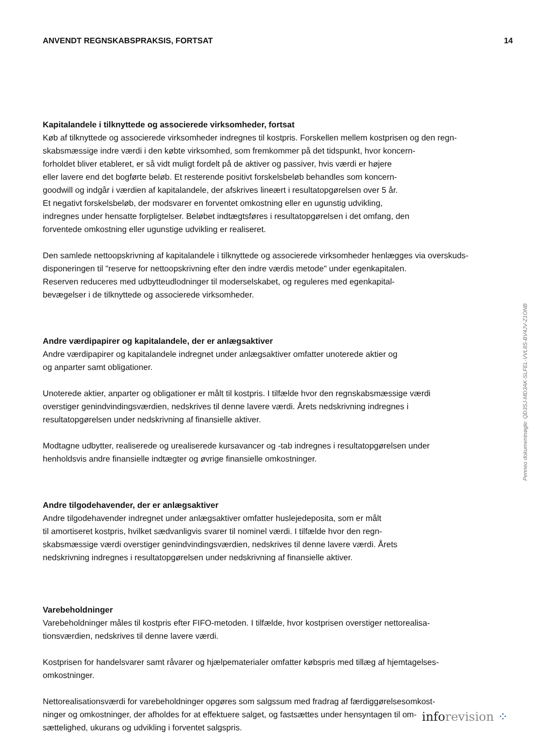ANVENDT REGNSKABSPRAKSIS, FORTSAT 14
Kapitalandele i tilknyttede og associerede virksomheder, fortsat
Køb af tilknyttede og associerede virksomheder indregnes til kostpris. Forskellen mellem kostprisen og den regn-
skabsmæssige indre værdi i den købte virksomhed, som fremkommer på det tidspunkt, hvor koncern-
forholdet bliver etableret, er så vidt muligt fordelt på de aktiver og passiver, hvis værdi er højere
eller lavere end det bogførte beløb. Et resterende positivt forskelsbeløb behandles som koncern-
goodwill og indgår i værdien af kapitalandele, der afskrives lineært i resultatopgørelsen over 5 år.
Et negativt forskelsbeløb, der modsvarer en forventet omkostning eller en ugunstig udvikling,
indregnes under hensatte forpligtelser. Beløbet indtægtsføres i resultatopgørelsen i det omfang, den
forventede omkostning eller ugunstige udvikling er realiseret.
Den samlede nettoopskrivning af kapitalandele i tilknyttede og associerede virksomheder henlægges via overskuds-
disponeringen til "reserve for nettoopskrivning efter den indre værdis metode" under egenkapitalen.
Reserven reduceres med udbytteudlodninger til moderselskabet, og reguleres med egenkapital-
bevægelser i de tilknyttede og associerede virksomheder.
Andre værdipapirer og kapitalandele, der er anlægsaktiver
Andre værdipapirer og kapitalandele indregnet under anlægsaktiver omfatter unoterede aktier og
og anparter samt obligationer.
Unoterede aktier, anparter og obligationer er målt til kostpris. I tilfælde hvor den regnskabsmæssige værdi
overstiger genindvindingsværdien, nedskrives til denne lavere værdi. Årets nedskrivning indregnes i
resultatopgørelsen under nedskrivning af finansielle aktiver.
Modtagne udbytter, realiserede og urealiserede kursavancer og -tab indregnes i resultatopgørelsen under
henholdsvis andre finansielle indtægter og øvrige finansielle omkostninger.
Andre tilgodehavender, der er anlægsaktiver
Andre tilgodehavender indregnet under anlægsaktiver omfatter huslejedeposita, som er målt
til amortiseret kostpris, hvilket sædvanligvis svarer til nominel værdi. I tilfælde hvor den regn-
skabsmæssige værdi overstiger genindvindingsværdien, nedskrives til denne lavere værdi. Årets
nedskrivning indregnes i resultatopgørelsen under nedskrivning af finansielle aktiver.
Varebeholdninger
Varebeholdninger måles til kostpris efter FIFO-metoden. I tilfælde, hvor kostprisen overstiger nettorealisa-
tionsværdien, nedskrives til denne lavere værdi.
Kostprisen for handelsvarer samt råvarer og hjælpematerialer omfatter købspris med tillæg af hjemtagelses-
omkostninger.
Nettorealisationsværdi for varebeholdninger opgøres som salgssum med fradrag af færdiggørelsesomkost-
ninger og omkostninger, der afholdes for at effektuere salget, og fastsættes under hensyntagen til om-
sættelighed, ukurans og udvikling i forventet salgspris.
Penneo dokumentnøgle: QD3SJ-MD3AK-SLFEL-VVL8S-BV4JV-Z1ONB
info revision ⁘